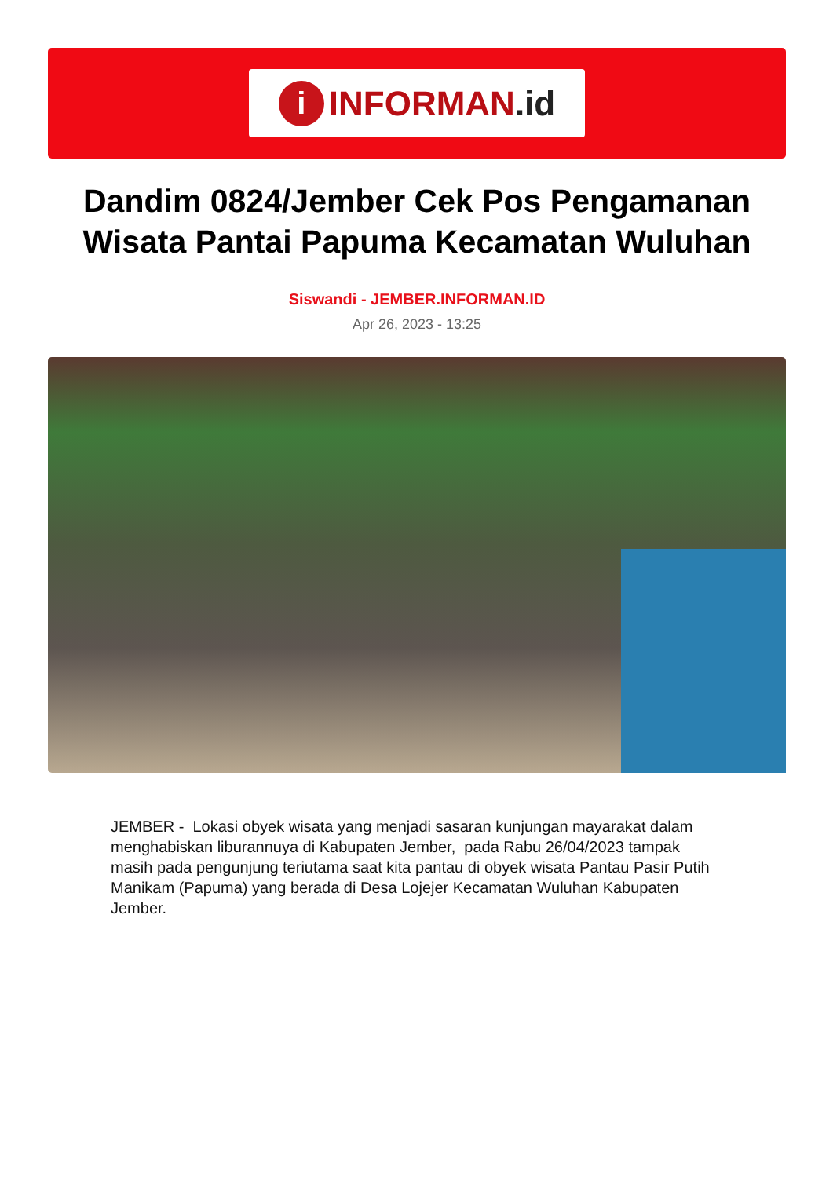i INFORMAN.id
Dandim 0824/Jember Cek Pos Pengamanan Wisata Pantai Papuma Kecamatan Wuluhan
Siswandi - JEMBER.INFORMAN.ID
Apr 26, 2023 - 13:25
JEMBER - Lokasi obyek wisata yang menjadi sasaran kunjungan mayarakat dalam menghabiskan liburannuya di Kabupaten Jember, pada Rabu 26/04/2023 tampak masih pada pengunjung teriutama saat kita pantau di obyek wisata Pantau Pasir Putih Manikam (Papuma) yang berada di Desa Lojejer Kecamatan Wuluhan Kabupaten Jember.